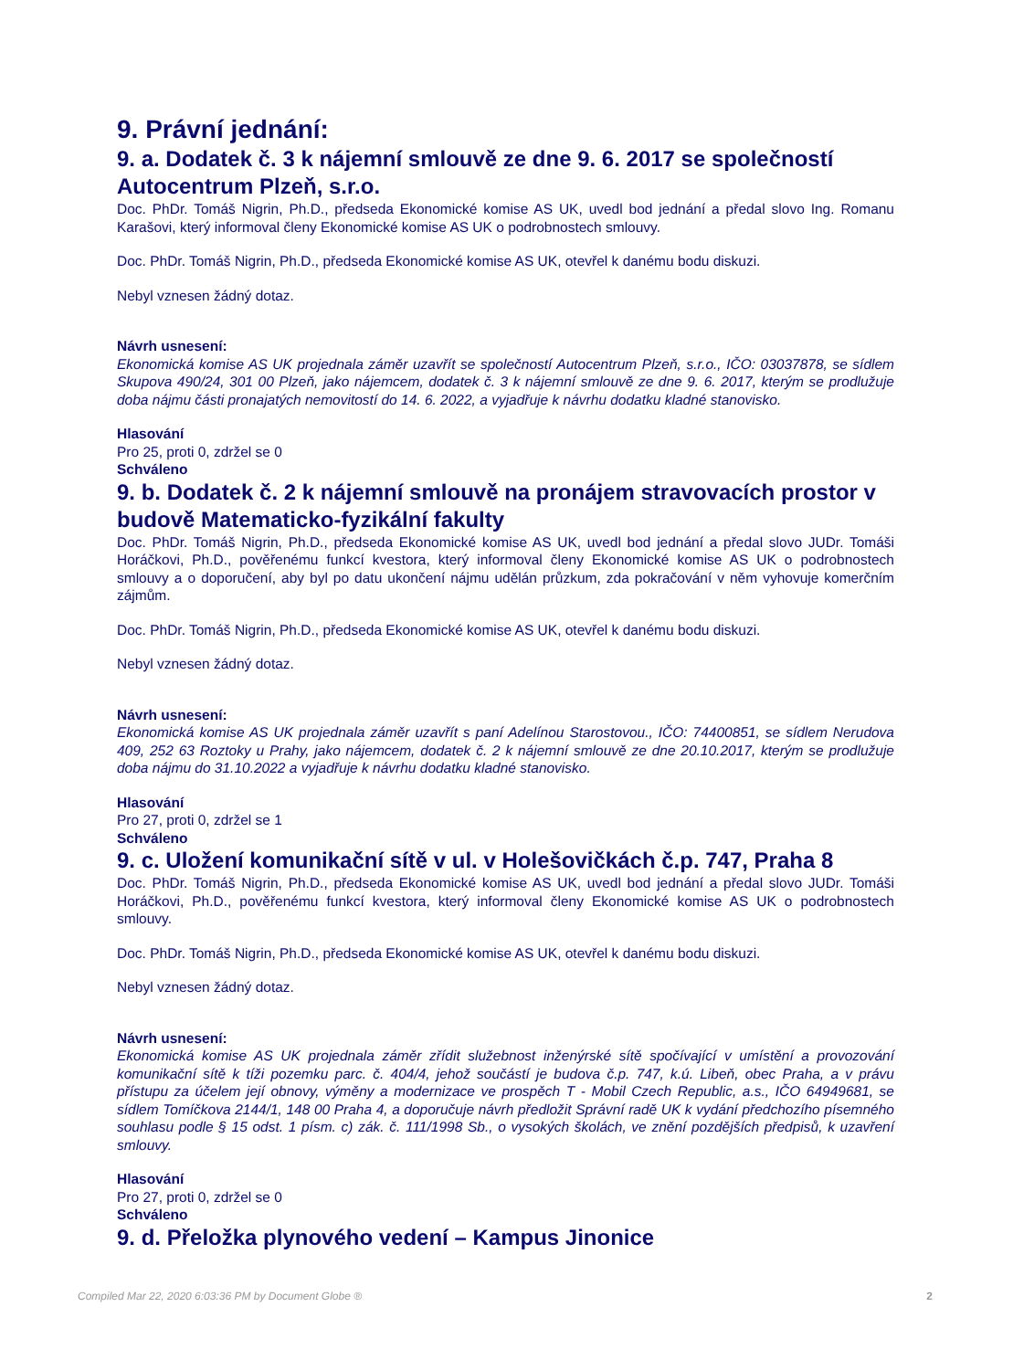9. Právní jednání:
9. a. Dodatek č. 3 k nájemní smlouvě ze dne 9. 6. 2017 se společností Autocentrum Plzeň, s.r.o.
Doc. PhDr. Tomáš Nigrin, Ph.D., předseda Ekonomické komise AS UK, uvedl bod jednání a předal slovo Ing. Romanu Karašovi, který informoval členy Ekonomické komise AS UK o podrobnostech smlouvy.
Doc. PhDr. Tomáš Nigrin, Ph.D., předseda Ekonomické komise AS UK, otevřel k danému bodu diskuzi.
Nebyl vznesen žádný dotaz.
Návrh usnesení:
Ekonomická komise AS UK projednala záměr uzavřít se společností Autocentrum Plzeň, s.r.o., IČO: 03037878, se sídlem Skupova 490/24, 301 00 Plzeň, jako nájemcem, dodatek č. 3 k nájemní smlouvě ze dne 9. 6. 2017, kterým se prodlužuje doba nájmu části pronajatých nemovitostí do 14. 6. 2022, a vyjadřuje k návrhu dodatku kladné stanovisko.
Hlasování
Pro 25, proti 0, zdržel se 0
Schváleno
9. b. Dodatek č. 2 k nájemní smlouvě na pronájem stravovacích prostor v budově Matematicko-fyzikální fakulty
Doc. PhDr. Tomáš Nigrin, Ph.D., předseda Ekonomické komise AS UK, uvedl bod jednání a předal slovo JUDr. Tomáši Horáčkovi, Ph.D., pověřenému funkcí kvestora, který informoval členy Ekonomické komise AS UK o podrobnostech smlouvy a o doporučení, aby byl po datu ukončení nájmu udělán průzkum, zda pokračování v něm vyhovuje komerčním zájmům.
Doc. PhDr. Tomáš Nigrin, Ph.D., předseda Ekonomické komise AS UK, otevřel k danému bodu diskuzi.
Nebyl vznesen žádný dotaz.
Návrh usnesení:
Ekonomická komise AS UK projednala záměr uzavřít s paní Adelínou Starostovou., IČO: 74400851, se sídlem Nerudova 409, 252 63 Roztoky u Prahy, jako nájemcem, dodatek č. 2 k nájemní smlouvě ze dne 20.10.2017, kterým se prodlužuje doba nájmu do 31.10.2022 a vyjadřuje k návrhu dodatku kladné stanovisko.
Hlasování
Pro 27, proti 0, zdržel se 1
Schváleno
9. c. Uložení komunikační sítě v ul. v Holešovičkách č.p. 747, Praha 8
Doc. PhDr. Tomáš Nigrin, Ph.D., předseda Ekonomické komise AS UK, uvedl bod jednání a předal slovo JUDr. Tomáši Horáčkovi, Ph.D., pověřenému funkcí kvestora, který informoval členy Ekonomické komise AS UK o podrobnostech smlouvy.
Doc. PhDr. Tomáš Nigrin, Ph.D., předseda Ekonomické komise AS UK, otevřel k danému bodu diskuzi.
Nebyl vznesen žádný dotaz.
Návrh usnesení:
Ekonomická komise AS UK projednala záměr zřídit služebnost inženýrské sítě spočívající v umístění a provozování komunikační sítě k tíži pozemku parc. č. 404/4, jehož součástí je budova č.p. 747, k.ú. Libeň, obec Praha, a v právu přístupu za účelem její obnovy, výměny a modernizace ve prospěch T - Mobil Czech Republic, a.s., IČO 64949681, se sídlem Tomíčkova 2144/1, 148 00 Praha 4, a doporučuje návrh předložit Správní radě UK k vydání předchozího písemného souhlasu podle § 15 odst. 1 písm. c) zák. č. 111/1998 Sb., o vysokých školách, ve znění pozdějších předpisů, k uzavření smlouvy.
Hlasování
Pro 27, proti 0, zdržel se 0
Schváleno
9. d. Přeložka plynového vedení – Kampus Jinonice
Compiled Mar 22, 2020 6:03:36 PM by Document Globe ® 2